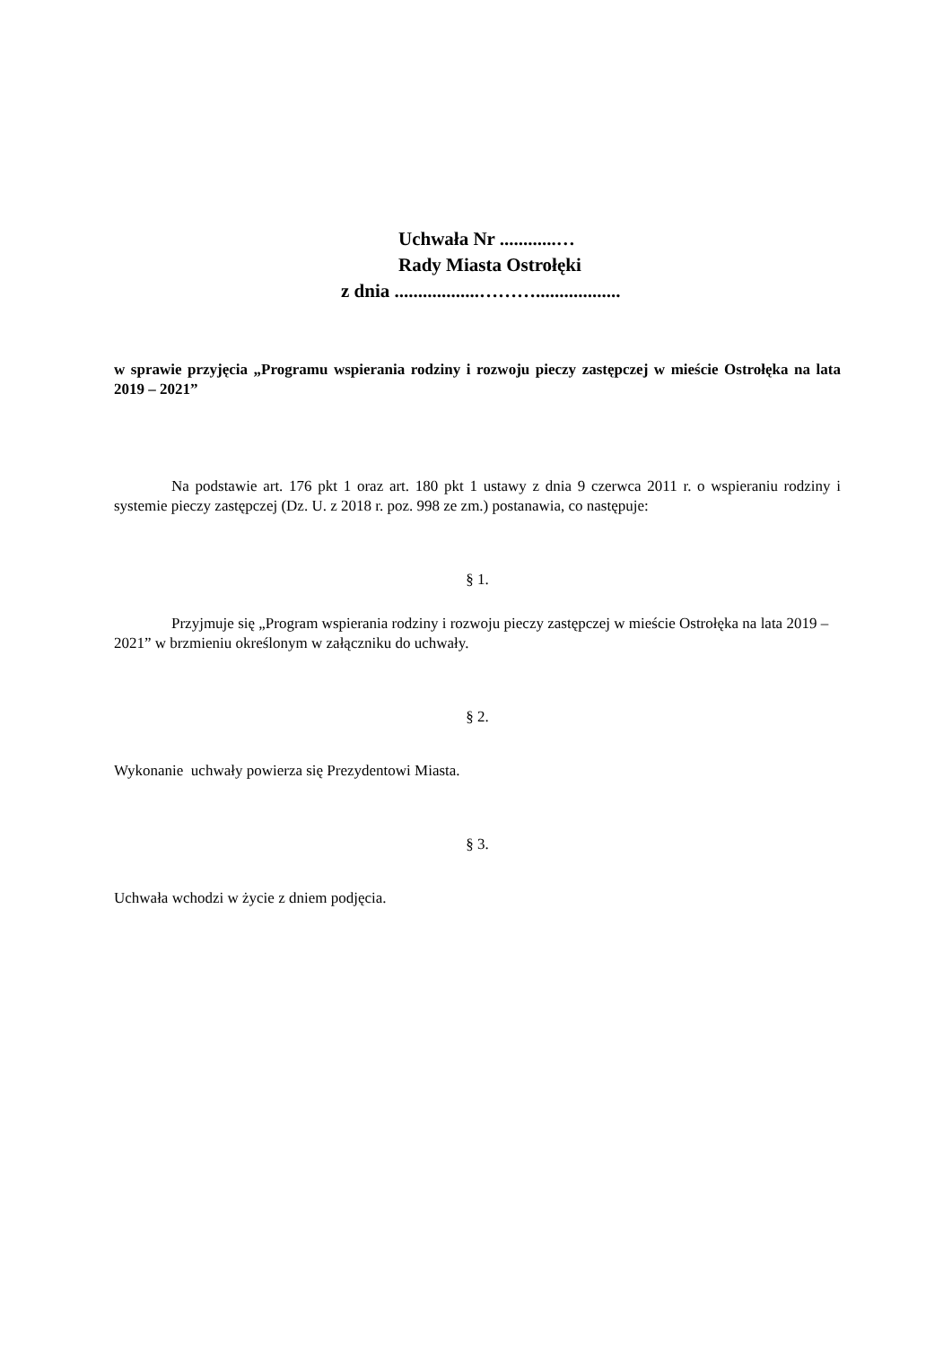Uchwała Nr ............…
Rady Miasta Ostrołęki
z dnia ..................………..................
w sprawie przyjęcia „Programu wspierania rodziny i rozwoju pieczy zastępczej w mieście Ostrołęka na lata 2019 – 2021”
Na podstawie art. 176 pkt 1 oraz art. 180 pkt 1 ustawy z dnia 9 czerwca 2011 r. o wspieraniu rodziny i systemie pieczy zastępczej (Dz. U. z 2018 r. poz. 998 ze zm.) postanawia, co następuje:
§ 1.
Przyjmuje się „Program wspierania rodziny i rozwoju pieczy zastępczej w mieście Ostrołęka na lata 2019 – 2021” w brzmieniu określonym w załączniku do uchwały.
§ 2.
Wykonanie uchwały powierza się Prezydentowi Miasta.
§ 3.
Uchwała wchodzi w życie z dniem podjęcia.